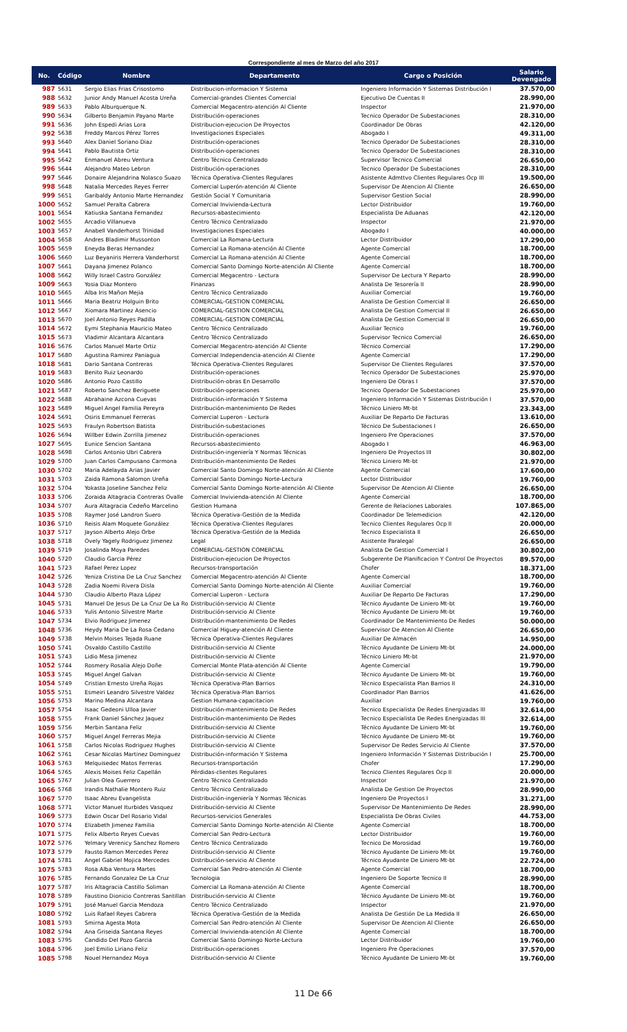Correspondiente al mes de Marzo del año 2017
| No. | Código | Nombre | Departamento | Cargo o Posición | Salario Devengado |
| --- | --- | --- | --- | --- | --- |
| 987 | 5631 | Sergio Elias Frias Crisostomo | Distribucion-informacion Y Sistema | Ingeniero Información Y Sistemas Distribución I | 37.570,00 |
| 988 | 5632 | Junior Andy Manuel Acosta Ureña | Comercial-grandes Clientes Comercial | Ejecutivo De Cuentas II | 28.990,00 |
| 989 | 5633 | Pablo Alburquerque N. | Comercial Megacentro-atención Al Cliente | Inspector | 21.970,00 |
| 990 | 5634 | Gilberto Benjamin Payano Marte | Distribución-operaciones | Tecnico Operador De Subestaciones | 28.310,00 |
| 991 | 5636 | John Espedi Arias Lora | Distribucion-ejecucion De Proyectos | Coordinador De Obras | 42.120,00 |
| 992 | 5638 | Freddy Marcos Pérez Torres | Investigaciones Especiales | Abogado I | 49.311,00 |
| 993 | 5640 | Alex Daniel Soriano Diaz | Distribución-operaciones | Tecnico Operador De Subestaciones | 28.310,00 |
| 994 | 5641 | Pablo Bautista Ortiz | Distribución-operaciones | Tecnico Operador De Subestaciones | 28.310,00 |
| 995 | 5642 | Enmanuel Abreu Ventura | Centro Técnico Centralizado | Supervisor Tecnico Comercial | 26.650,00 |
| 996 | 5644 | Alejandro Mateo Lebron | Distribución-operaciones | Tecnico Operador De Subestaciones | 28.310,00 |
| 997 | 5646 | Donaire Alejandrina Nolasco Suazo | Técnica Operativa-Clientes Regulares | Asistente Admttvo Clientes Regulares Ocp III | 19.500,00 |
| 998 | 5648 | Natalia Mercedes Reyes Ferrer | Comercial Luperón-atención Al Cliente | Supervisor De Atencion Al Cliente | 26.650,00 |
| 999 | 5651 | Garibaldy Antonio Marte Hernandez | Gestión Social Y Comunitaria | Supervisor Gestion Social | 28.990,00 |
| 1000 | 5652 | Samuel Peralta Cabrera | Comercial Invivienda-Lectura | Lector Distribuidor | 19.760,00 |
| 1001 | 5654 | Katiuska Santana Fernandez | Recursos-abastecimiento | Especialista De Aduanas | 42.120,00 |
| 1002 | 5655 | Arcadio Villanueva | Centro Técnico Centralizado | Inspector | 21.970,00 |
| 1003 | 5657 | Anabell Vanderhorst Trinidad | Investigaciones Especiales | Abogado I | 40.000,00 |
| 1004 | 5658 | Andres Bladimir Mussonton | Comercial La Romana-Lectura | Lector Distribuidor | 17.290,00 |
| 1005 | 5659 | Eneyda Beras Hernandez | Comercial La Romana-atención Al Cliente | Agente Comercial | 18.700,00 |
| 1006 | 5660 | Luz Beyaniris Herrera Vanderhorst | Comercial La Romana-atención Al Cliente | Agente Comercial | 18.700,00 |
| 1007 | 5661 | Dayana Jimenez Polanco | Comercial Santo Domingo Norte-atención Al Cliente | Agente Comercial | 18.700,00 |
| 1008 | 5662 | Willy Israel Castro González | Comercial Megacentro - Lectura | Supervisor De Lectura Y Reparto | 28.990,00 |
| 1009 | 5663 | Yosia Diaz Montero | Finanzas | Analista De Tesorería II | 28.990,00 |
| 1010 | 5665 | Alba Iris Mañon Mejia | Centro Técnico Centralizado | Auxiliar Comercial | 19.760,00 |
| 1011 | 5666 | Maria Beatriz Holguin Brito | COMERCIAL-GESTION COMERCIAL | Analista De Gestion Comercial II | 26.650,00 |
| 1012 | 5667 | Xiomara Martinez Asencio | COMERCIAL-GESTION COMERCIAL | Analista De Gestion Comercial II | 26.650,00 |
| 1013 | 5670 | Joel Antonio Reyes Padilla | COMERCIAL-GESTION COMERCIAL | Analista De Gestion Comercial II | 26.650,00 |
| 1014 | 5672 | Eymi Stephania Mauricio Mateo | Centro Técnico Centralizado | Auxiliar Tecnico | 19.760,00 |
| 1015 | 5673 | Vladimir Alcantara Alcantara | Centro Técnico Centralizado | Supervisor Tecnico Comercial | 26.650,00 |
| 1016 | 5676 | Carlos Manuel Marte Ortiz | Comercial Megacentro-atención Al Cliente | Técnico Comercial | 17.290,00 |
| 1017 | 5680 | Agustina Ramirez Paniagua | Comercial Independencia-atención Al Cliente | Agente Comercial | 17.290,00 |
| 1018 | 5681 | Dario Santana Contreras | Técnica Operativa-Clientes Regulares | Supervisor De Clientes Regulares | 37.570,00 |
| 1019 | 5683 | Benito Ruiz Leonardo | Distribución-operaciones | Tecnico Operador De Subestaciones | 25.970,00 |
| 1020 | 5686 | Antonio Pozo Castillo | Distribución-obras En Desarrollo | Ingeniero De Obras I | 37.570,00 |
| 1021 | 5687 | Roberto Sanchez Beriguete | Distribución-operaciones | Tecnico Operador De Subestaciones | 25.970,00 |
| 1022 | 5688 | Abrahaine Azcona Cuevas | Distribución-información Y Sistema | Ingeniero Información Y Sistemas Distribución I | 37.570,00 |
| 1023 | 5689 | Miguel Angel Familia Pereyra | Distribución-mantenimiento De Redes | Técnico Liniero Mt-bt | 23.343,00 |
| 1024 | 5691 | Osiris Emmanuel Ferreras | Comercial Luperon - Lectura | Auxiliar De Reparto De Facturas | 13.610,00 |
| 1025 | 5693 | Fraulyn Robertson Batista | Distribución-subestaciones | Técnico De Subestaciones I | 26.650,00 |
| 1026 | 5694 | Willber Edwin Zorrilla Jimenez | Distribución-operaciones | Ingeniero Pre Operaciones | 37.570,00 |
| 1027 | 5695 | Eunice Sencion Santana | Recursos-abastecimiento | Abogado I | 46.963,00 |
| 1028 | 5698 | Carlos Antonio Ubri Cabrera | Distribución-ingeniería Y Normas Técnicas | Ingeniero De Proyectos III | 30.802,00 |
| 1029 | 5700 | Juan Carlos Campusano Carmona | Distribución-mantenimiento De Redes | Técnico Liniero Mt-bt | 21.970,00 |
| 1030 | 5702 | Maria Adelayda Arias Javier | Comercial Santo Domingo Norte-atención Al Cliente | Agente Comercial | 17.600,00 |
| 1031 | 5703 | Zaida Ramona Salomon Ureña | Comercial Santo Domingo Norte-Lectura | Lector Distribuidor | 19.760,00 |
| 1032 | 5704 | Yokasta Joseline Sanchez Feliz | Comercial Santo Domingo Norte-atención Al Cliente | Supervisor De Atencion Al Cliente | 26.650,00 |
| 1033 | 5706 | Zoraida Altagracia Contreras Ovalle | Comercial Invivienda-atención Al Cliente | Agente Comercial | 18.700,00 |
| 1034 | 5707 | Aura Altagracia Cedeño Marcelino | Gestion Humana | Gerente de Relaciones Laborales | 107.865,00 |
| 1035 | 5708 | Raymer José Landron Suero | Técnica Operativa-Gestión de la Medida | Coordinador De Telemedicion | 42.120,00 |
| 1036 | 5710 | Reisis Alam Moquete González | Técnica Operativa-Clientes Regulares | Tecnico Clientes Regulares Ocp II | 20.000,00 |
| 1037 | 5717 | Jayson Alberto Alejo Orbe | Técnica Operativa-Gestión de la Medida | Tecnico Especialista II | 26.650,00 |
| 1038 | 5718 | Ovely Yagely Rodriguez Jimenez | Legal | Asistente Paralegal | 26.650,00 |
| 1039 | 5719 | Josalinda Moya Paredes | COMERCIAL-GESTION COMERCIAL | Analista De Gestion Comercial I | 30.802,00 |
| 1040 | 5720 | Claudio Garcia Pérez | Distribucion-ejecucion De Proyectos | Subgerente De Planificacion Y Control De Proyectos | 89.570,00 |
| 1041 | 5723 | Rafael Perez Lopez | Recursos-transportación | Chofer | 18.371,00 |
| 1042 | 5726 | Yeniza Cristina De La Cruz Sanchez | Comercial Megacentro-atención Al Cliente | Agente Comercial | 18.700,00 |
| 1043 | 5728 | Zadia Noemi Rivera Disla | Comercial Santo Domingo Norte-atención Al Cliente | Auxiliar Comercial | 19.760,00 |
| 1044 | 5730 | Claudio Alberto Plaza López | Comercial Luperon - Lectura | Auxiliar De Reparto De Facturas | 17.290,00 |
| 1045 | 5731 | Manuel De Jesus De La Cruz De La Ro | Distribución-servicio Al Cliente | Técnico Ayudante De Liniero Mt-bt | 19.760,00 |
| 1046 | 5733 | Yulis Antonio Silvestre Marte | Distribución-servicio Al Cliente | Técnico Ayudante De Liniero Mt-bt | 19.760,00 |
| 1047 | 5734 | Elvio Rodriguez Jimenez | Distribución-mantenimiento De Redes | Coordinador De Mantenimiento De Redes | 50.000,00 |
| 1048 | 5736 | Heydy Maria De La Rosa Cedano | Comercial Higuey-atención Al Cliente | Supervisor De Atencion Al Cliente | 26.650,00 |
| 1049 | 5738 | Melvin Moises Tejada Ruane | Técnica Operativa-Clientes Regulares | Auxiliar De Almacén | 14.950,00 |
| 1050 | 5741 | Osvaldo Castillo Castillo | Distribución-servicio Al Cliente | Técnico Ayudante De Liniero Mt-bt | 24.000,00 |
| 1051 | 5743 | Lidio Mesa Jimenez | Distribución-servicio Al Cliente | Técnico Liniero Mt-bt | 21.970,00 |
| 1052 | 5744 | Rosmery Rosalia Alejo Doñe | Comercial Monte Plata-atención Al Cliente | Agente Comercial | 19.790,00 |
| 1053 | 5745 | Miguel Angel Galvan | Distribución-servicio Al Cliente | Técnico Ayudante De Liniero Mt-bt | 19.760,00 |
| 1054 | 5749 | Cristian Ernesto Ureña Rojas | Técnica Operativa-Plan Barrios | Técnico Especialista Plan Barrios II | 24.310,00 |
| 1055 | 5751 | Esmeiri Leandro Silvestre Valdez | Técnica Operativa-Plan Barrios | Coordinador Plan Barrios | 41.626,00 |
| 1056 | 5753 | Marino Medina Alcantara | Gestion Humana-capacitacion | Auxiliar | 19.760,00 |
| 1057 | 5754 | Isaac Gedeoni Ulloa Javier | Distribución-mantenimiento De Redes | Tecnico Especialista De Redes Energizadas III | 32.614,00 |
| 1058 | 5755 | Frank Daniel Sánchez Jaquez | Distribución-mantenimiento De Redes | Tecnico Especialista De Redes Energizadas III | 32.614,00 |
| 1059 | 5756 | Merbin Santana Feliz | Distribución-servicio Al Cliente | Técnico Ayudante De Liniero Mt-bt | 19.760,00 |
| 1060 | 5757 | Miguel Angel Ferreras Mejia | Distribución-servicio Al Cliente | Técnico Ayudante De Liniero Mt-bt | 19.760,00 |
| 1061 | 5758 | Carlos Nicolas Rodriguez Hughes | Distribución-servicio Al Cliente | Supervisor De Redes Servicio Al Cliente | 37.570,00 |
| 1062 | 5761 | Cesar Nicolas Martinez Dominguez | Distribución-información Y Sistema | Ingeniero Información Y Sistemas Distribución I | 25.700,00 |
| 1063 | 5763 | Melquisedec Matos Ferreras | Recursos-transportación | Chofer | 17.290,00 |
| 1064 | 5765 | Alexis Moises Feliz Capellán | Pérdidas-clientes Regulares | Tecnico Clientes Regulares Ocp II | 20.000,00 |
| 1065 | 5767 | Julian Olea Guerrero | Centro Técnico Centralizado | Inspector | 21.970,00 |
| 1066 | 5768 | Irandis Nathalie Montero Ruiz | Centro Técnico Centralizado | Analista De Gestion De Proyectos | 28.990,00 |
| 1067 | 5770 | Isaac Abreu Evangelista | Distribución-ingeniería Y Normas Técnicas | Ingeniero De Proyectos I | 31.271,00 |
| 1068 | 5771 | Victor Manuel Iturbides Vasquez | Distribución-servicio Al Cliente | Supervisor De Mantenimiento De Redes | 28.990,00 |
| 1069 | 5773 | Edwin Oscar Del Rosario Vidal | Recursos-servicios Generales | Especialista De Obras Civiles | 44.753,00 |
| 1070 | 5774 | Elizabeth Jimenez Familia | Comercial Santo Domingo Norte-atención Al Cliente | Agente Comercial | 18.700,00 |
| 1071 | 5775 | Felix Alberto Reyes Cuevas | Comercial San Pedro-Lectura | Lector Distribuidor | 19.760,00 |
| 1072 | 5776 | Yelmary Verenicy Sanchez Romero | Centro Técnico Centralizado | Tecnico De Morosidad | 19.760,00 |
| 1073 | 5779 | Fausto Ramon Mercedes Perez | Distribución-servicio Al Cliente | Técnico Ayudante De Liniero Mt-bt | 19.760,00 |
| 1074 | 5781 | Angel Gabriel Mojica Mercedes | Distribución-servicio Al Cliente | Técnico Ayudante De Liniero Mt-bt | 22.724,00 |
| 1075 | 5783 | Rosa Alba Ventura Martes | Comercial San Pedro-atención Al Cliente | Agente Comercial | 18.700,00 |
| 1076 | 5785 | Fernando Gonzalez De La Cruz | Tecnologia | Ingeniero De Soporte Tecnico II | 28.990,00 |
| 1077 | 5787 | Iris Altagracia Castillo Soliman | Comercial La Romana-atención Al Cliente | Agente Comercial | 18.700,00 |
| 1078 | 5789 | Faustino Dionicio Contreras Santillan | Distribución-servicio Al Cliente | Técnico Ayudante De Liniero Mt-bt | 19.760,00 |
| 1079 | 5791 | José Manuel Garcia Mendoza | Centro Técnico Centralizado | Inspector | 21.970,00 |
| 1080 | 5792 | Luis Rafael Reyes Cabrera | Técnica Operativa-Gestión de la Medida | Analista De Gestión De La Medida II | 26.650,00 |
| 1081 | 5793 | Smirna Agesta Mota | Comercial San Pedro-atención Al Cliente | Supervisor De Atencion Al Cliente | 26.650,00 |
| 1082 | 5794 | Ana Griseida Santana Reyes | Comercial Invivienda-atención Al Cliente | Agente Comercial | 18.700,00 |
| 1083 | 5795 | Candido Del Pozo Garcia | Comercial Santo Domingo Norte-Lectura | Lector Distribuidor | 19.760,00 |
| 1084 | 5796 | Joel Emilio Liriano Feliz | Distribución-operaciones | Ingeniero Pre Operaciones | 37.570,00 |
| 1085 | 5798 | Nouel Hernandez Moya | Distribución-servicio Al Cliente | Técnico Ayudante De Liniero Mt-bt | 19.760,00 |
11 De 66